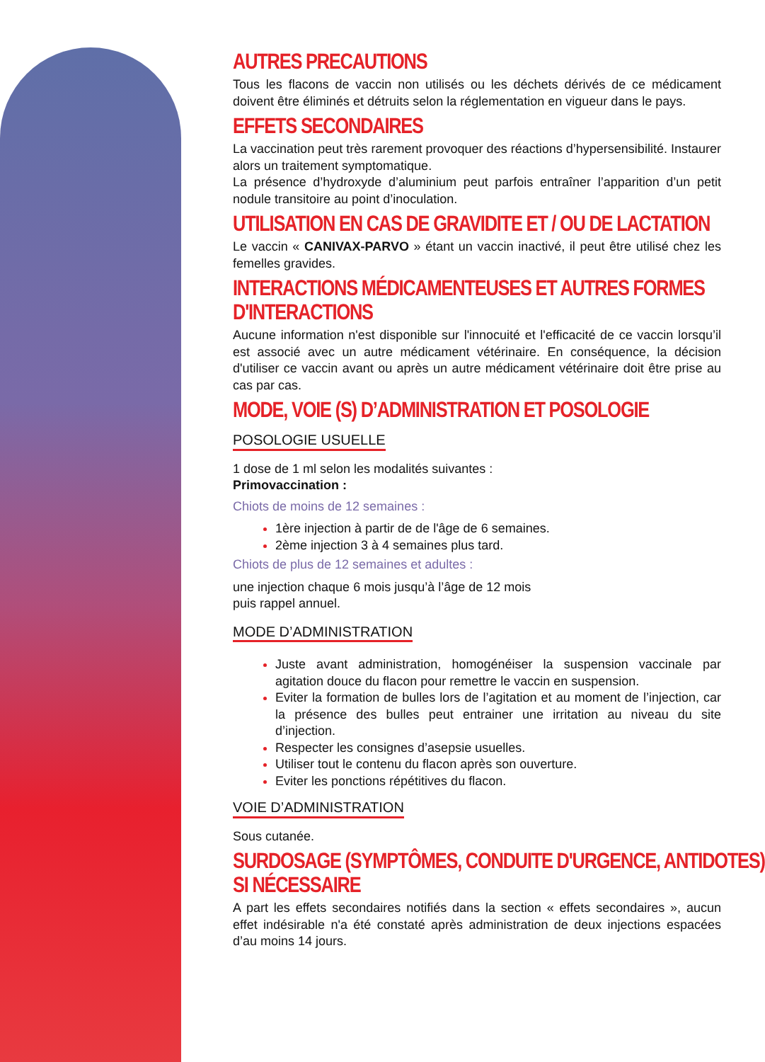AUTRES PRECAUTIONS
Tous les flacons de vaccin non utilisés ou les déchets dérivés de ce médicament doivent être éliminés et détruits selon la réglementation en vigueur dans le pays.
EFFETS SECONDAIRES
La vaccination peut très rarement provoquer des réactions d’hypersensibilité. Instaurer alors un traitement symptomatique.
La présence d’hydroxyde d’aluminium peut parfois entraîner l’apparition d’un petit nodule transitoire au point d’inoculation.
UTILISATION EN CAS DE GRAVIDITE ET / OU DE LACTATION
Le vaccin « CANIVAX-PARVO » étant un vaccin inactivé, il peut être utilisé chez les femelles gravides.
INTERACTIONS MÉDICAMENTEUSES ET AUTRES FORMES
D'INTERACTIONS
Aucune information n'est disponible sur l'innocuité et l'efficacité de ce vaccin lorsqu’il est associé avec un autre médicament vétérinaire. En conséquence, la décision d'utiliser ce vaccin avant ou après un autre médicament vétérinaire doit être prise au cas par cas.
MODE, VOIE (S) D’ADMINISTRATION ET POSOLOGIE
POSOLOGIE USUELLE
1 dose de 1 ml selon les modalités suivantes :
Primovaccination :
Chiots de moins de 12 semaines :
1ère injection à partir de de l'âge de 6 semaines.
2ème injection 3 à 4 semaines plus tard.
Chiots de plus de 12 semaines et adultes :
une injection chaque 6 mois jusqu’à l’âge de 12 mois
puis rappel annuel.
MODE D’ADMINISTRATION
Juste avant administration, homogénéiser la suspension vaccinale par agitation douce du flacon pour remettre le vaccin en suspension.
Eviter la formation de bulles lors de l’agitation et au moment de l’injection, car la présence des bulles peut entrainer une irritation au niveau du site d’injection.
Respecter les consignes d’asepsie usuelles.
Utiliser tout le contenu du flacon après son ouverture.
Eviter les ponctions répétitives du flacon.
VOIE D’ADMINISTRATION
Sous cutanée.
SURDOSAGE (SYMPTÔMES, CONDUITE D'URGENCE, ANTIDOTES)
SI NÉCESSAIRE
A part les effets secondaires notifiés dans la section « effets secondaires », aucun effet indésirable n'a été constaté après administration de deux injections espacées d’au moins 14 jours.